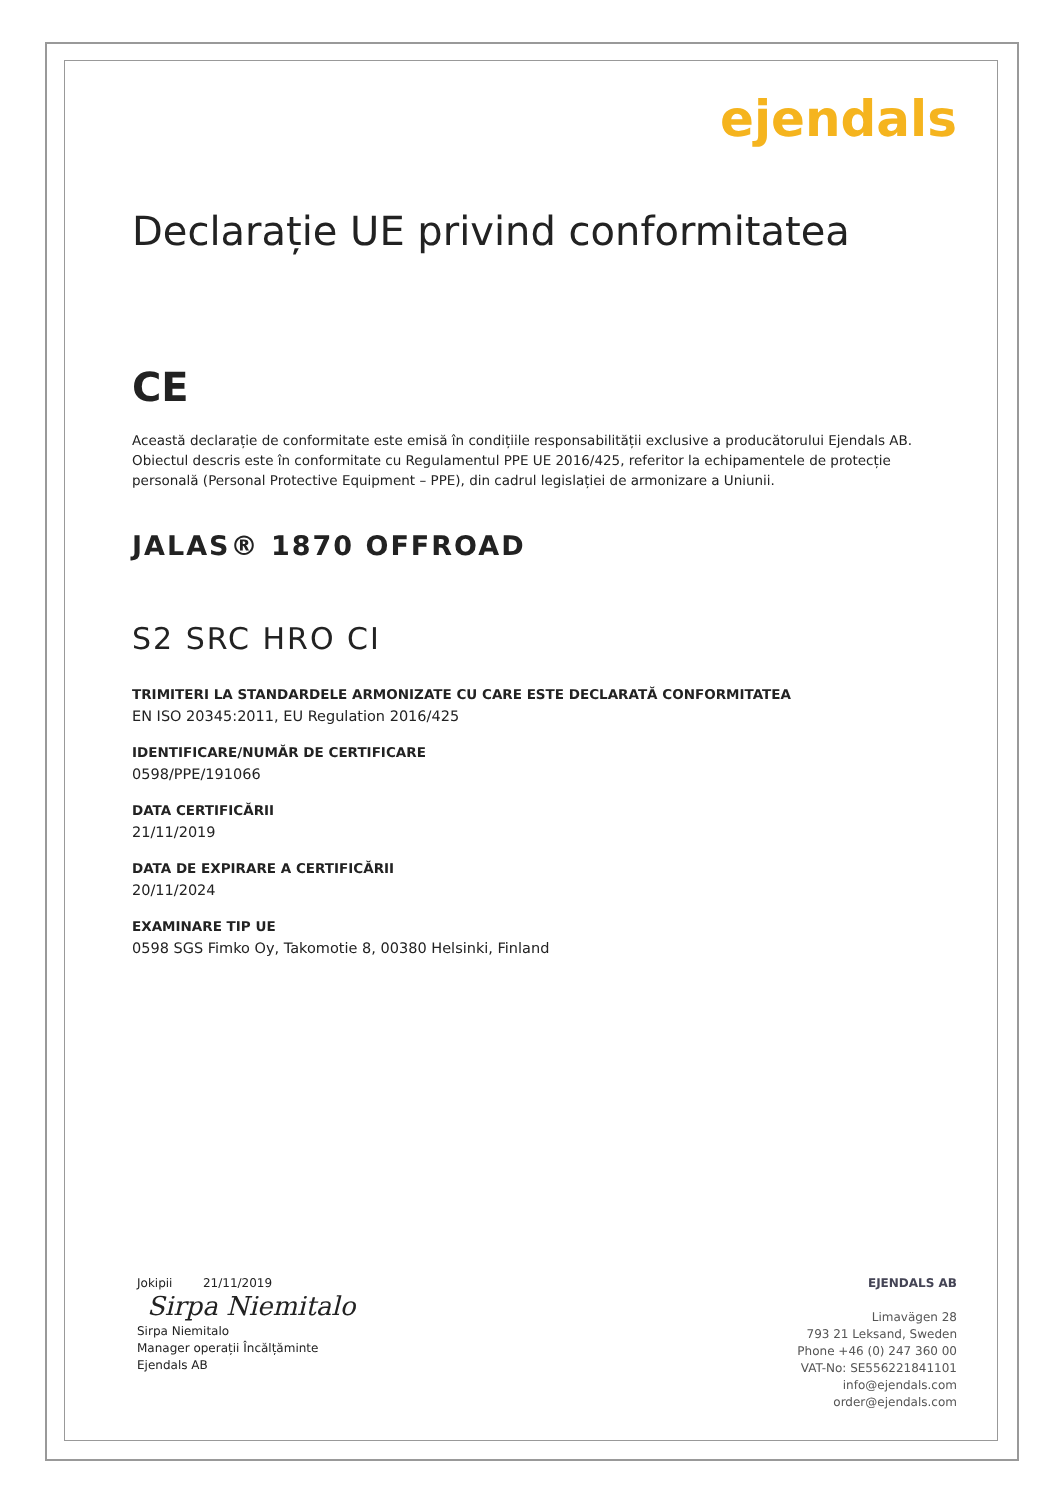ejendals
Declarație UE privind conformitatea
CE
Această declarație de conformitate este emisă în condițiile responsabilității exclusive a producătorului Ejendals AB.
Obiectul descris este în conformitate cu Regulamentul PPE UE 2016/425, referitor la echipamentele de protecție personală (Personal Protective Equipment – PPE), din cadrul legislației de armonizare a Uniunii.
JALAS® 1870 OFFROAD
S2 SRC HRO CI
TRIMITERI LA STANDARDELE ARMONIZATE CU CARE ESTE DECLARATĂ CONFORMITATEA
EN ISO 20345:2011, EU Regulation 2016/425
IDENTIFICARE/NUMĂR DE CERTIFICARE
0598/PPE/191066
DATA CERTIFICĂRII
21/11/2019
DATA DE EXPIRARE A CERTIFICĂRII
20/11/2024
EXAMINARE TIP UE
0598 SGS Fimko Oy, Takomotie 8, 00380 Helsinki, Finland
Jokipii 21/11/2019
Sirpa Niemitalo
Sirpa Niemitalo
Manager operații Încălțăminte
Ejendals AB
EJENDALS AB
Limavägen 28
793 21 Leksand, Sweden
Phone +46 (0) 247 360 00
VAT-No: SE556221841101
info@ejendals.com
order@ejendals.com